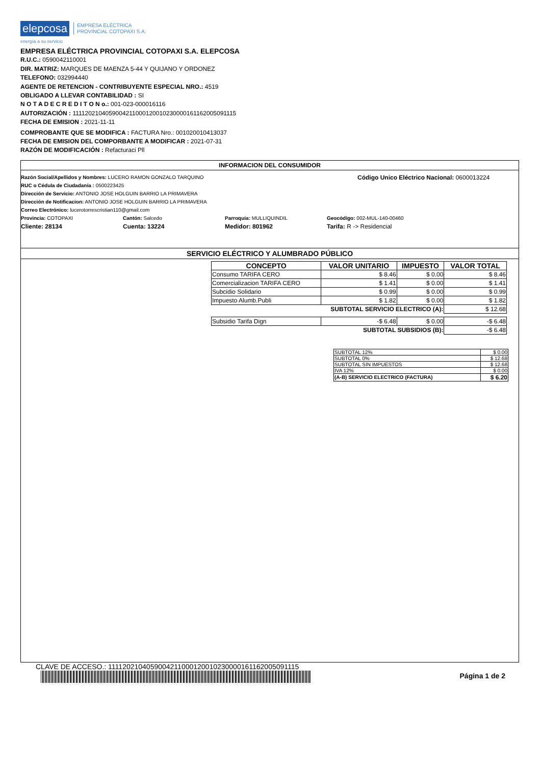elepcosa EMPRESA ELÉCTRICA
PROVINCIAL COTOPAXI S.A.
energía a su servicio
EMPRESA ELÉCTRICA PROVINCIAL COTOPAXI S.A. ELEPCOSA
R.U.C.: 0590042110001
DIR. MATRIZ: MARQUES DE MAENZA 5-44 Y QUIJANO Y ORDONEZ
TELEFONO: 032994440
AGENTE DE RETENCION - CONTRIBUYENTE ESPECIAL NRO.: 4519
OBLIGADO A LLEVAR CONTABILIDAD : SI
N O T A D E C R E D I T O N o.: 001-023-000016116
AUTORIZACIÓN : 1111202104059004211000120010230000161162005091115
FECHA DE EMISION : 2021-11-11
COMPROBANTE QUE SE MODIFICA : FACTURA Nro.: 001020010413037
FECHA DE EMISION DEL COMPORBANTE A MODIFICAR : 2021-07-31
RAZÓN DE MODIFICACIÓN : Refacturaci Pll
INFORMACION DEL CONSUMIDOR
Código Unico Eléctrico Nacional: 0600013224
Razón Social/Apellidos y Nombres: LUCERO RAMON GONZALO TARQUINO
RUC o Cédula de Ciudadanía : 0500223425
Dirección de Servicio: ANTONIO JOSE HOLGUIN BARRIO LA PRIMAVERA
Dirección de Notificacion: ANTONIO JOSE HOLGUIN BARRIO LA PRIMAVERA
Correo Electrónico: lucerotorrescristian110@gmail.com
Provincia: COTOPAXI Cantón: Salcedo Parroquia: MULLIQUINDIL Geocódigo: 002-MUL-140-00460
Cliente: 28134 Cuenta: 13224 Medidor: 801962 Tarifa: R -> Residencial
SERVICIO ELÉCTRICO Y ALUMBRADO PÚBLICO
| CONCEPTO | VALOR UNITARIO | IMPUESTO | VALOR TOTAL |
| --- | --- | --- | --- |
| Consumo TARIFA CERO | $ 8.46 | $ 0.00 | $ 8.46 |
| Comercializacion TARIFA CERO | $ 1.41 | $ 0.00 | $ 1.41 |
| Subcidio Solidario | $ 0.99 | $ 0.00 | $ 0.99 |
| Impuesto Alumb.Publi | $ 1.82 | $ 0.00 | $ 1.82 |
| SUBTOTAL SERVICIO ELECTRICO (A): | | | $ 12.68 |
| Subsidio Tarifa Dign | -$ 6.48 | $ 0.00 | -$ 6.48 |
| SUBTOTAL SUBSIDIOS (B): | | | -$ 6.48 |
| SUBTOTAL 12% | $ 0.00 |
| SUBTOTAL 0% | $ 12.68 |
| SUBTOTAL SIN IMPUESTOS | $ 12.68 |
| IVA 12% | $ 0.00 |
| (A-B) SERVICIO ELECTRICO (FACTURA) | $ 6.20 |
CLAVE DE ACCESO.: 1111202104059004211000120010230000161162005091115
Página 1 de 2